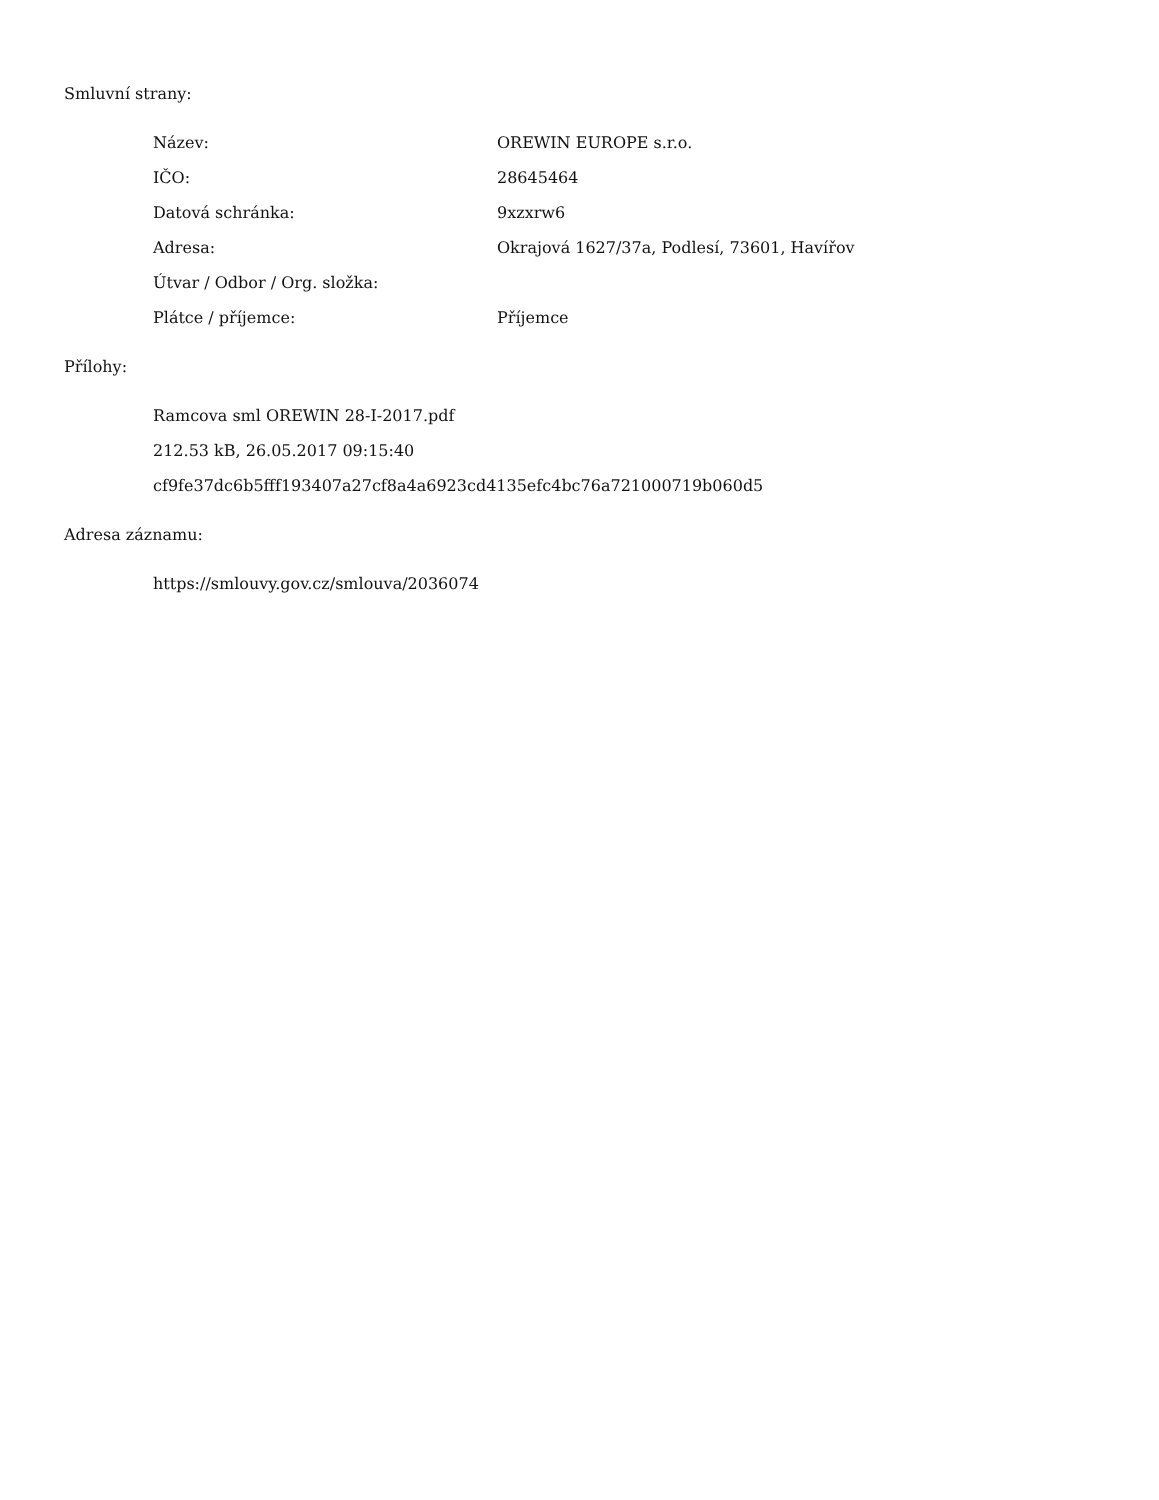Smluvní strany:
| Název: | OREWIN EUROPE s.r.o. |
| IČO: | 28645464 |
| Datová schránka: | 9xzxrw6 |
| Adresa: | Okrajová 1627/37a, Podlesí, 73601, Havířov |
| Útvar / Odbor / Org. složka: | |
| Plátce / příjemce: | Příjemce |
Přílohy:
Ramcova sml OREWIN 28-I-2017.pdf
212.53 kB, 26.05.2017 09:15:40
cf9fe37dc6b5fff193407a27cf8a4a6923cd4135efc4bc76a721000719b060d5
Adresa záznamu:
https://smlouvy.gov.cz/smlouva/2036074